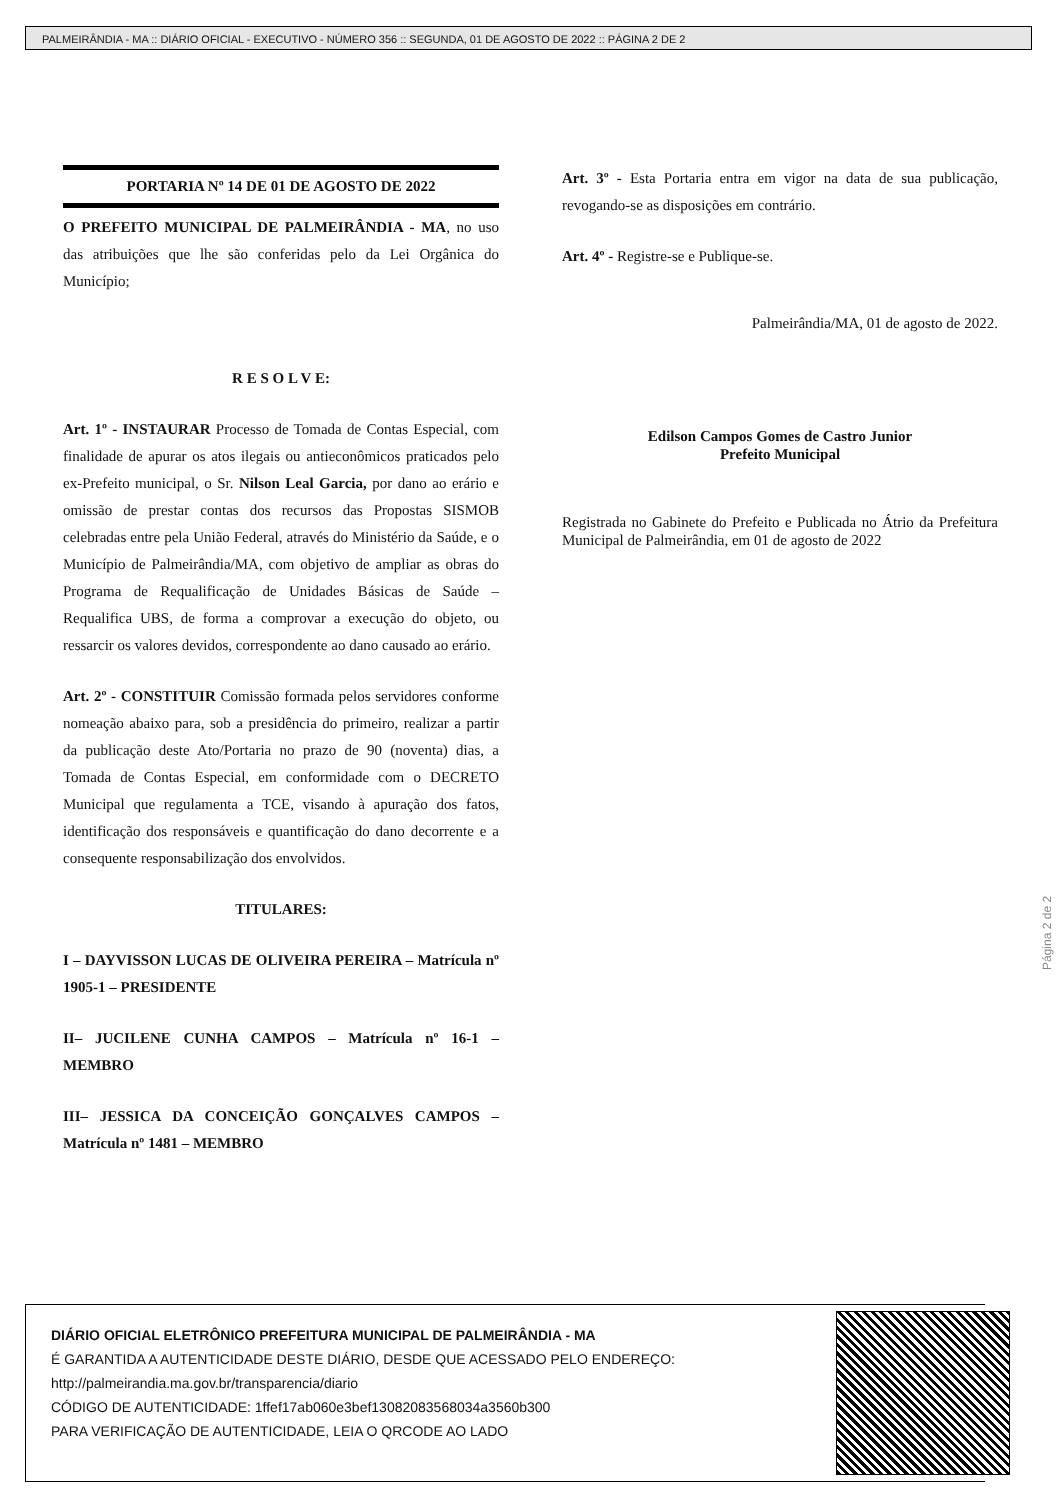PALMEIRÂNDIA - MA :: DIÁRIO OFICIAL - EXECUTIVO - NÚMERO 356 :: SEGUNDA, 01 DE AGOSTO DE 2022 :: PÁGINA 2 DE 2
PORTARIA Nº 14 DE 01 DE AGOSTO DE 2022
O PREFEITO MUNICIPAL DE PALMEIRÂNDIA - MA, no uso das atribuições que lhe são conferidas pelo da Lei Orgânica do Município;
R E S O L V E:
Art. 1º - INSTAURAR Processo de Tomada de Contas Especial, com finalidade de apurar os atos ilegais ou antieconômicos praticados pelo ex-Prefeito municipal, o Sr. Nilson Leal Garcia, por dano ao erário e omissão de prestar contas dos recursos das Propostas SISMOB celebradas entre pela União Federal, através do Ministério da Saúde, e o Município de Palmeirândia/MA, com objetivo de ampliar as obras do Programa de Requalificação de Unidades Básicas de Saúde – Requalifica UBS, de forma a comprovar a execução do objeto, ou ressarcir os valores devidos, correspondente ao dano causado ao erário.
Art. 2º - CONSTITUIR Comissão formada pelos servidores conforme nomeação abaixo para, sob a presidência do primeiro, realizar a partir da publicação deste Ato/Portaria no prazo de 90 (noventa) dias, a Tomada de Contas Especial, em conformidade com o DECRETO Municipal que regulamenta a TCE, visando à apuração dos fatos, identificação dos responsáveis e quantificação do dano decorrente e a consequente responsabilização dos envolvidos.
TITULARES:
I – DAYVISSON LUCAS DE OLIVEIRA PEREIRA – Matrícula nº 1905-1 – PRESIDENTE
II– JUCILENE CUNHA CAMPOS – Matrícula nº 16-1 – MEMBRO
III– JESSICA DA CONCEIÇÃO GONÇALVES CAMPOS – Matrícula nº 1481 – MEMBRO
Art. 3º - Esta Portaria entra em vigor na data de sua publicação, revogando-se as disposições em contrário.
Art. 4º - Registre-se e Publique-se.
Palmeirândia/MA, 01 de agosto de 2022.
Edilson Campos Gomes de Castro Junior
Prefeito Municipal
Registrada no Gabinete do Prefeito e Publicada no Átrio da Prefeitura Municipal de Palmeirândia, em 01 de agosto de 2022
Página 2 de 2
DIÁRIO OFICIAL ELETRÔNICO PREFEITURA MUNICIPAL DE PALMEIRÂNDIA - MA
É GARANTIDA A AUTENTICIDADE DESTE DIÁRIO, DESDE QUE ACESSADO PELO ENDEREÇO:
http://palmeirandia.ma.gov.br/transparencia/diario
CÓDIGO DE AUTENTICIDADE: 1ffef17ab060e3bef13082083568034a3560b300
PARA VERIFICAÇÃO DE AUTENTICIDADE, LEIA O QRCODE AO LADO